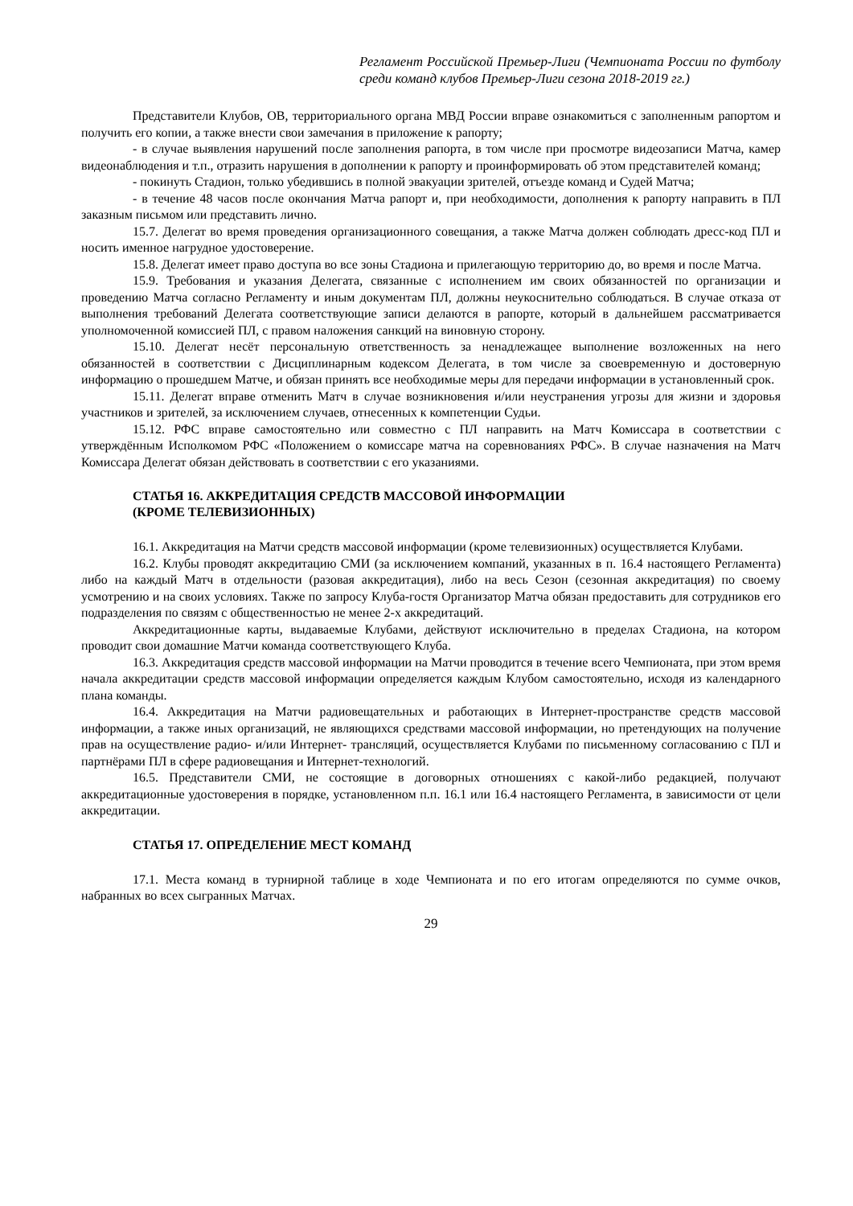Регламент Российской Премьер-Лиги (Чемпионата России по футболу среди команд клубов Премьер-Лиги сезона 2018-2019 гг.)
Представители Клубов, ОВ, территориального органа МВД России вправе ознакомиться с заполненным рапортом и получить его копии, а также внести свои замечания в приложение к рапорту;
- в случае выявления нарушений после заполнения рапорта, в том числе при просмотре видеозаписи Матча, камер видеонаблюдения и т.п., отразить нарушения в дополнении к рапорту и проинформировать об этом представителей команд;
- покинуть Стадион, только убедившись в полной эвакуации зрителей, отъезде команд и Судей Матча;
- в течение 48 часов после окончания Матча рапорт и, при необходимости, дополнения к рапорту направить в ПЛ заказным письмом или представить лично.
15.7. Делегат во время проведения организационного совещания, а также Матча должен соблюдать дресс-код ПЛ и носить именное нагрудное удостоверение.
15.8. Делегат имеет право доступа во все зоны Стадиона и прилегающую территорию до, во время и после Матча.
15.9. Требования и указания Делегата, связанные с исполнением им своих обязанностей по организации и проведению Матча согласно Регламенту и иным документам ПЛ, должны неукоснительно соблюдаться. В случае отказа от выполнения требований Делегата соответствующие записи делаются в рапорте, который в дальнейшем рассматривается уполномоченной комиссией ПЛ, с правом наложения санкций на виновную сторону.
15.10. Делегат несёт персональную ответственность за ненадлежащее выполнение возложенных на него обязанностей в соответствии с Дисциплинарным кодексом Делегата, в том числе за своевременную и достоверную информацию о прошедшем Матче, и обязан принять все необходимые меры для передачи информации в установленный срок.
15.11. Делегат вправе отменить Матч в случае возникновения и/или неустранения угрозы для жизни и здоровья участников и зрителей, за исключением случаев, отнесенных к компетенции Судьи.
15.12. РФС вправе самостоятельно или совместно с ПЛ направить на Матч Комиссара в соответствии с утверждённым Исполкомом РФС «Положением о комиссаре матча на соревнованиях РФС». В случае назначения на Матч Комиссара Делегат обязан действовать в соответствии с его указаниями.
СТАТЬЯ 16. АККРЕДИТАЦИЯ СРЕДСТВ МАССОВОЙ ИНФОРМАЦИИ
(КРОМЕ ТЕЛЕВИЗИОННЫХ)
16.1. Аккредитация на Матчи средств массовой информации (кроме телевизионных) осуществляется Клубами.
16.2. Клубы проводят аккредитацию СМИ (за исключением компаний, указанных в п. 16.4 настоящего Регламента) либо на каждый Матч в отдельности (разовая аккредитация), либо на весь Сезон (сезонная аккредитация) по своему усмотрению и на своих условиях. Также по запросу Клуба-гостя Организатор Матча обязан предоставить для сотрудников его подразделения по связям с общественностью не менее 2-х аккредитаций.
Аккредитационные карты, выдаваемые Клубами, действуют исключительно в пределах Стадиона, на котором проводит свои домашние Матчи команда соответствующего Клуба.
16.3. Аккредитация средств массовой информации на Матчи проводится в течение всего Чемпионата, при этом время начала аккредитации средств массовой информации определяется каждым Клубом самостоятельно, исходя из календарного плана команды.
16.4. Аккредитация на Матчи радиовещательных и работающих в Интернет-пространстве средств массовой информации, а также иных организаций, не являющихся средствами массовой информации, но претендующих на получение прав на осуществление радио- и/или Интернет- трансляций, осуществляется Клубами по письменному согласованию с ПЛ и партнёрами ПЛ в сфере радиовещания и Интернет-технологий.
16.5. Представители СМИ, не состоящие в договорных отношениях с какой-либо редакцией, получают аккредитационные удостоверения в порядке, установленном п.п. 16.1 или 16.4 настоящего Регламента, в зависимости от цели аккредитации.
СТАТЬЯ 17. ОПРЕДЕЛЕНИЕ МЕСТ КОМАНД
17.1. Места команд в турнирной таблице в ходе Чемпионата и по его итогам определяются по сумме очков, набранных во всех сыгранных Матчах.
29